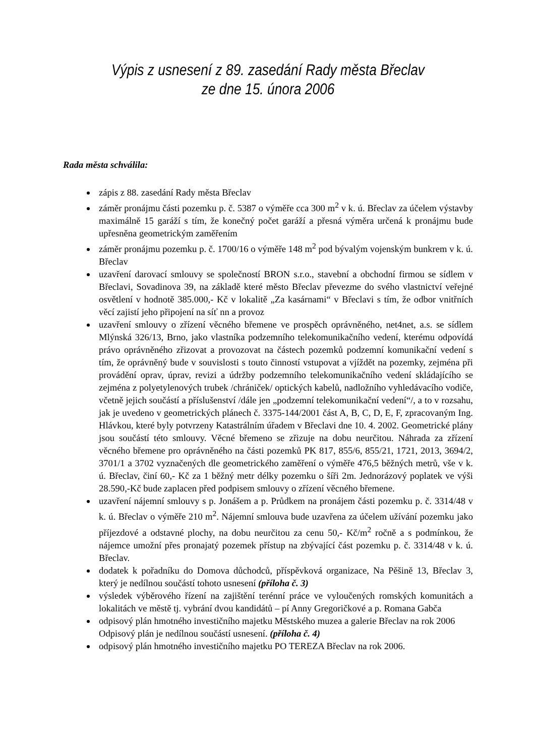Výpis z usnesení z 89. zasedání Rady města Břeclav
ze dne 15. února 2006
Rada města schválila:
zápis z 88. zasedání Rady města Břeclav
záměr pronájmu části pozemku p. č. 5387 o výměře cca 300 m<sup>2</sup> v k. ú. Břeclav za účelem výstavby maximálně 15 garáží s tím, že konečný počet garáží a přesná výměra určená k pronájmu bude upřesněna geometrickým zaměřením
záměr pronájmu pozemku p. č. 1700/16 o výměře 148 m<sup>2</sup> pod bývalým vojenským bunkrem v k. ú. Břeclav
uzavření darovací smlouvy se společností BRON s.r.o., stavební a obchodní firmou se sídlem v Břeclavi, Sovadinova 39, na základě které město Břeclav převezme do svého vlastnictví veřejné osvětlení v hodnotě 385.000,- Kč v lokalitě „Za kasárnami“ v Břeclavi s tím, že odbor vnitřních věcí zajistí jeho připojení na síť nn a provoz
uzavření smlouvy o zřízení věcného břemene ve prospěch oprávněného, net4net, a.s. se sídlem Mlýnská 326/13, Brno, jako vlastníka podzemního telekomunikačního vedení, kterému odpovídá právo oprávněného zřizovat a provozovat na částech pozemků podzemní komunikační vedení s tím, že oprávněný bude v souvislosti s touto činností vstupovat a vjíždět na pozemky, zejména při provádění oprav, úprav, revizi a údržby podzemního telekomunikačního vedení skládajícího se zejména z polyetylenových trubek /chrániček/ optických kabelů, nadložního vyhledávacího vodiče, včetně jejich součástí a příslušenství /dále jen „podzemní telekomunikační vedení“/, a to v rozsahu, jak je uvedeno v geometrických plánech č. 3375-144/2001 část A, B, C, D, E, F, zpracovaným Ing. Hlávkou, které byly potvrzeny Katastrálním úřadem v Břeclavi dne 10. 4. 2002. Geometrické plány jsou součástí této smlouvy. Věcné břemeno se zřizuje na dobu neurčitou. Náhrada za zřízení věcného břemene pro oprávněného na části pozemků PK 817, 855/6, 855/21, 1721, 2013, 3694/2, 3701/1 a 3702 vyznačených dle geometrického zaměření o výměře 476,5 běžných metrů, vše v k. ú. Břeclav, činí 60,- Kč za 1 běžný metr délky pozemku o šíři 2m. Jednorázový poplatek ve výši 28.590,-Kč bude zaplacen před podpisem smlouvy o zřízení věcného břemene.
uzavření nájemní smlouvy s p. Jonášem a p. Průdkem na pronájem části pozemku p. č. 3314/48 v k. ú. Břeclav o výměře 210 m<sup>2</sup>. Nájemní smlouva bude uzavřena za účelem užívání pozemku jako příjezdové a odstavné plochy, na dobu neurčitou za cenu 50,- Kč/m<sup>2</sup> ročně a s podmínkou, že nájemce umožní přes pronajatý pozemek přístup na zbývající část pozemku p. č. 3314/48 v k. ú. Břeclav.
dodatek k pořadníku do Domova důchodců, příspěvková organizace, Na Pěšině 13, Břeclav 3, který je nedílnou součástí tohoto usnesení (příloha č. 3)
výsledek výběrového řízení na zajištění terénní práce ve vyloučených romských komunitách a lokalitách ve městě tj. vybrání dvou kandidátů – pí Anny Gregoričkové a p. Romana Gabča
odpisový plán hmotného investičního majetku Městského muzea a galerie Břeclav na rok 2006
Odpisový plán je nedílnou součástí usnesení. (příloha č. 4)
odpisový plán hmotného investičního majetku PO TEREZA Břeclav na rok 2006.